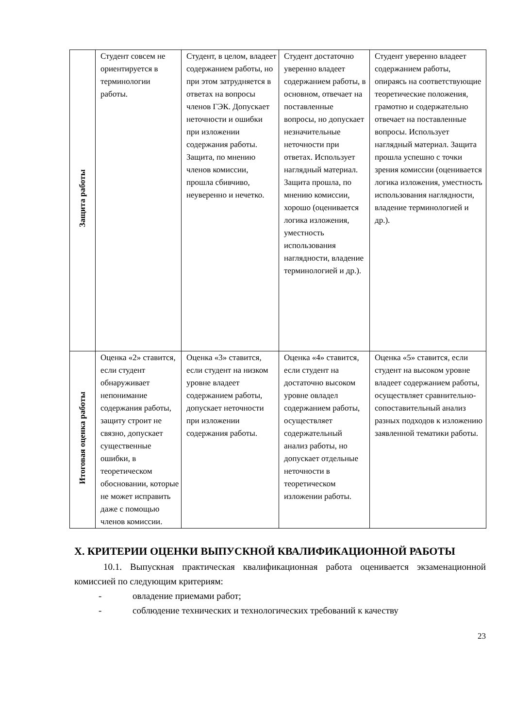| Защита работы | Студент совсем не ориентируется в терминологии работы. | Студент, в целом, владеет содержанием работы, но при этом затрудняется в ответах на вопросы членов ГЭК. Допускает неточности и ошибки при изложении содержания работы. Защита, по мнению членов комиссии, прошла сбивчиво, неуверенно и нечетко. | Студент достаточно уверенно владеет содержанием работы, в основном, отвечает на поставленные вопросы, но допускает незначительные неточности при ответах. Использует наглядный материал. Защита прошла, по мнению комиссии, хорошо (оценивается логика изложения, уместность использования наглядности, владение терминологией и др.). | Студент уверенно владеет содержанием работы, опираясь на соответствующие теоретические положения, грамотно и содержательно отвечает на поставленные вопросы. Использует наглядный материал. Защита прошла успешно с точки зрения комиссии (оценивается логика изложения, уместность использования наглядности, владение терминологией и др.). |
| Итоговая оценка работы | Оценка «2» ставится, если студент обнаруживает непонимание содержания работы, защиту строит не связно, допускает существенные ошибки, в теоретическом обосновании, которые не может исправить даже с помощью членов комиссии. | Оценка «3» ставится, если студент на низком уровне владеет содержанием работы, допускает неточности при изложении содержания работы. | Оценка «4» ставится, если студент на достаточно высоком уровне овладел содержанием работы, осуществляет содержательный анализ работы, но допускает отдельные неточности в теоретическом изложении работы. | Оценка «5» ставится, если студент на высоком уровне владеет содержанием работы, осуществляет сравнительно-сопоставительный анализ разных подходов к изложению заявленной тематики работы. |
X. КРИТЕРИИ ОЦЕНКИ ВЫПУСКНОЙ КВАЛИФИКАЦИОННОЙ РАБОТЫ
10.1. Выпускная практическая квалификационная работа оценивается экзаменационной комиссией по следующим критериям:
- овладение приемами работ;
- соблюдение технических и технологических требований к качеству
23